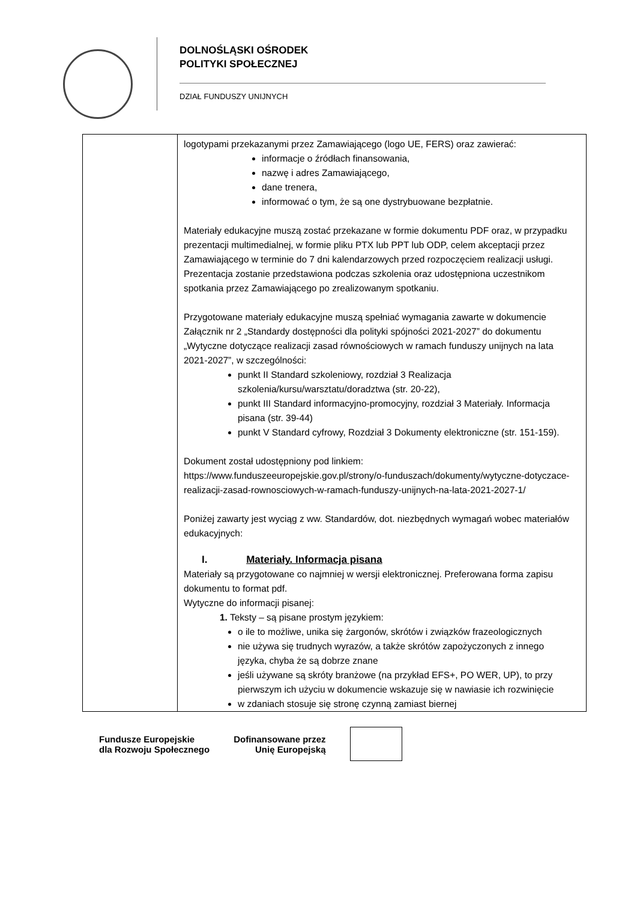DOLNOŚLĄSKI OŚRODEK
POLITYKI SPOŁECZNEJ
DZIAŁ FUNDUSZY UNIJNYCH
| | logotypami przekazanymi przez Zamawiającego (logo UE, FERS) oraz zawierać: informacje o źródłach finansowania, nazwę i adres Zamawiającego, dane trenera, informować o tym, że są one dystrybuowane bezpłatnie. Materiały edukacyjne muszą zostać przekazane w formie dokumentu PDF oraz, w przypadku prezentacji multimedialnej, w formie pliku PTX lub PPT lub ODP, celem akceptacji przez Zamawiającego w terminie do 7 dni kalendarzowych przed rozpoczęciem realizacji usługi. Prezentacja zostanie przedstawiona podczas szkolenia oraz udostępniona uczestnikom spotkania przez Zamawiającego po zrealizowanym spotkaniu. Przygotowane materiały edukacyjne muszą spełniać wymagania zawarte w dokumencie Załącznik nr 2 „Standardy dostępności dla polityki spójności 2021-2027” do dokumentu „Wytyczne dotyczące realizacji zasad równościowych w ramach funduszy unijnych na lata 2021-2027”, w szczególności: punkt II Standard szkoleniowy, rozdział 3 Realizacja szkolenia/kursu/warsztatu/doradztwa (str. 20-22), punkt III Standard informacyjno-promocyjny, rozdział 3 Materiały. Informacja pisana (str. 39-44) punkt V Standard cyfrowy, Rozdział 3 Dokumenty elektroniczne (str. 151-159). Dokument został udostępniony pod linkiem: https://www.funduszeeuropejskie.gov.pl/strony/o-funduszach/dokumenty/wytyczne-dotyczace-realizacji-zasad-rownosciowych-w-ramach-funduszy-unijnych-na-lata-2021-2027-1/ Poniżej zawarty jest wyciąg z ww. Standardów, dot. niezbędnych wymagań wobec materiałów edukacyjnych: I. Materiały. Informacja pisana Materiały są przygotowane co najmniej w wersji elektronicznej. Preferowana forma zapisu dokumentu to format pdf. Wytyczne do informacji pisanej: 1. Teksty – są pisane prostym językiem: o ile to możliwe, unika się żargonów, skrótów i związków frazeologicznych nie używa się trudnych wyrazów, a także skrótów zapożyczonych z innego języka, chyba że są dobrze znane jeśli używane są skróty branżowe (na przykład EFS+, PO WER, UP), to przy pierwszym ich użyciu w dokumencie wskazuje się w nawiasie ich rozwinięcie w zdaniach stosuje się stronę czynną zamiast biernej |
Fundusze Europejskie
dla Rozwoju Społecznego
Dofinansowane przez
Unię Europejską